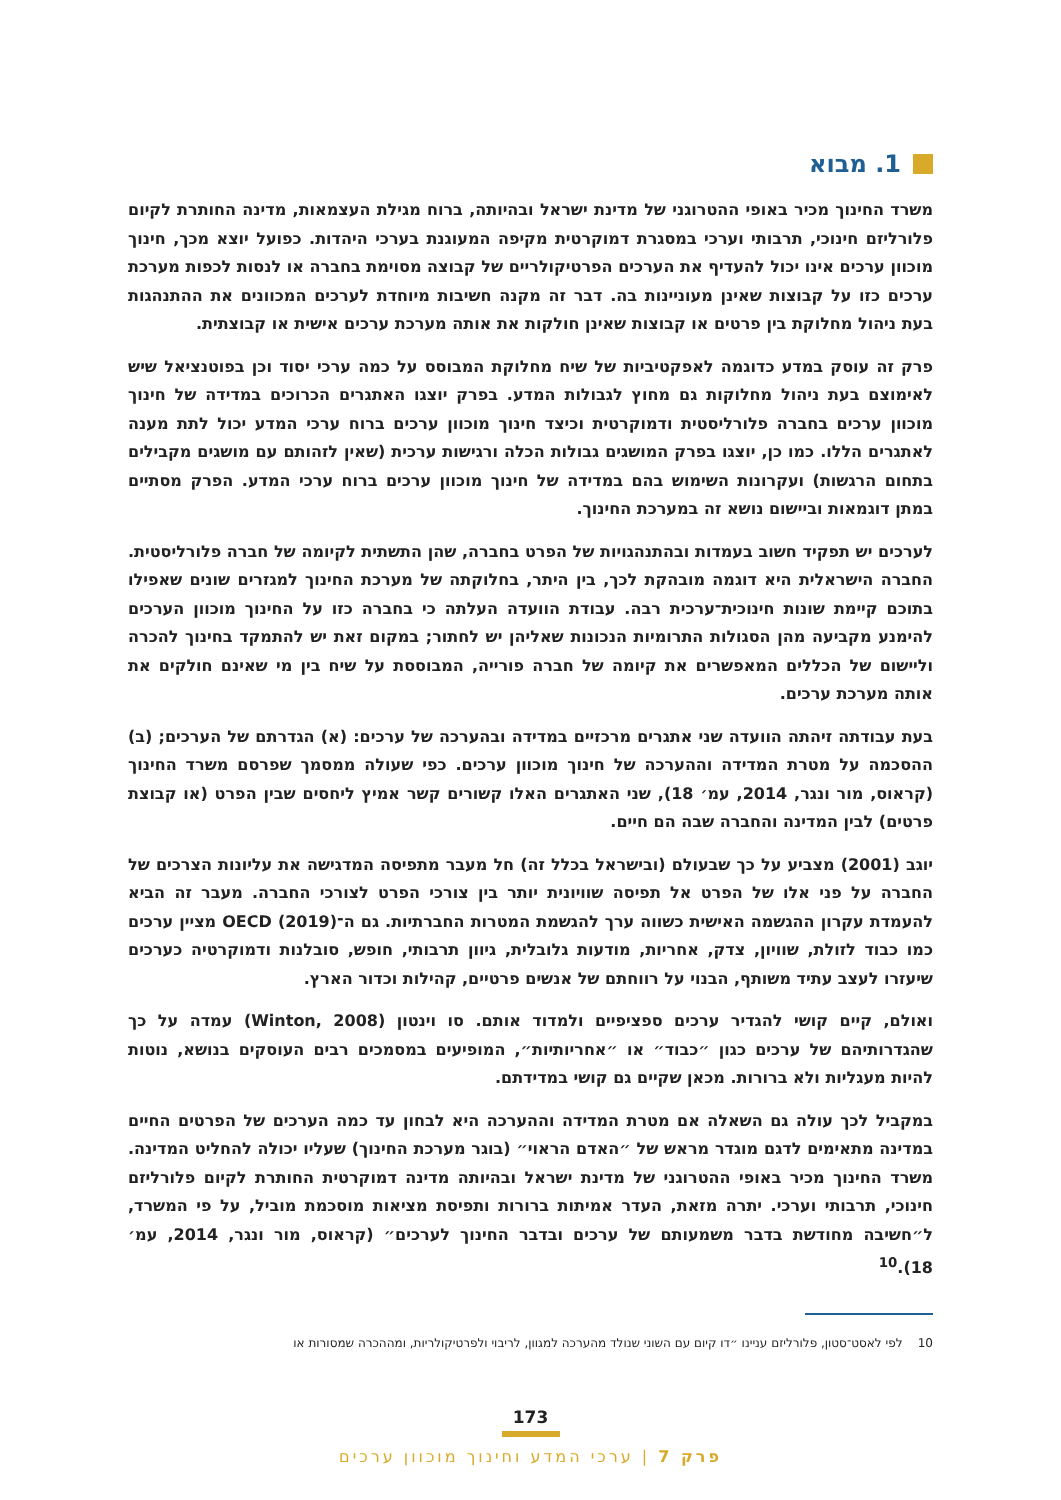1. מבוא
משרד החינוך מכיר באופי ההטרוגני של מדינת ישראל ובהיותה, ברוח מגילת העצמאות, מדינה החותרת לקיום פלורליזם חינוכי, תרבותי וערכי במסגרת דמוקרטית מקיפה המעוגנת בערכי היהדות. כפועל יוצא מכך, חינוך מוכוון ערכים אינו יכול להעדיף את הערכים הפרטיקולריים של קבוצה מסוימת בחברה או לנסות לכפות מערכת ערכים כזו על קבוצות שאינן מעוניינות בה. דבר זה מקנה חשיבות מיוחדת לערכים המכוונים את ההתנהגות בעת ניהול מחלוקת בין פרטים או קבוצות שאינן חולקות את אותה מערכת ערכים אישית או קבוצתית.
פרק זה עוסק במדע כדוגמה לאפקטיביות של שיח מחלוקת המבוסס על כמה ערכי יסוד וכן בפוטנציאל שיש לאימוצם בעת ניהול מחלוקות גם מחוץ לגבולות המדע. בפרק יוצגו האתגרים הכרוכים במדידה של חינוך מוכוון ערכים בחברה פלורליסטית ודמוקרטית וכיצד חינוך מוכוון ערכים ברוח ערכי המדע יכול לתת מענה לאתגרים הללו. כמו כן, יוצגו בפרק המושגים גבולות הכלה ורגישות ערכית (שאין לזהותם עם מושגים מקבילים בתחום הרגשות) ועקרונות השימוש בהם במדידה של חינוך מוכוון ערכים ברוח ערכי המדע. הפרק מסתיים במתן דוגמאות וביישום נושא זה במערכת החינוך.
לערכים יש תפקיד חשוב בעמדות ובהתנהגויות של הפרט בחברה, שהן התשתית לקיומה של חברה פלורליסטית. החברה הישראלית היא דוגמה מובהקת לכך, בין היתר, בחלוקתה של מערכת החינוך למגזרים שונים שאפילו בתוכם קיימת שונות חינוכית־ערכית רבה. עבודת הוועדה העלתה כי בחברה כזו על החינוך מוכוון הערכים להימנע מקביעה מהן הסגולות התרומיות הנכונות שאליהן יש לחתור; במקום זאת יש להתמקד בחינוך להכרה וליישום של הכללים המאפשרים את קיומה של חברה פורייה, המבוססת על שיח בין מי שאינם חולקים את אותה מערכת ערכים.
בעת עבודתה זיהתה הוועדה שני אתגרים מרכזיים במדידה ובהערכה של ערכים: (א) הגדרתם של הערכים; (ב) ההסכמה על מטרת המדידה וההערכה של חינוך מוכוון ערכים. כפי שעולה ממסמך שפרסם משרד החינוך (קראוס, מור ונגר, 2014, עמ׳ 18), שני האתגרים האלו קשורים קשר אמיץ ליחסים שבין הפרט (או קבוצת פרטים) לבין המדינה והחברה שבה הם חיים.
יוגב (2001) מצביע על כך שבעולם (ובישראל בכלל זה) חל מעבר מתפיסה המדגישה את עליונות הצרכים של החברה על פני אלו של הפרט אל תפיסה שוויונית יותר בין צורכי הפרט לצורכי החברה. מעבר זה הביא להעמדת עקרון ההגשמה האישית כשווה ערך להגשמת המטרות החברתיות. גם ה־OECD (2019) מציין ערכים כמו כבוד לזולת, שוויון, צדק, אחריות, מודעות גלובלית, גיוון תרבותי, חופש, סובלנות ודמוקרטיה כערכים שיעזרו לעצב עתיד משותף, הבנוי על רווחתם של אנשים פרטיים, קהילות וכדור הארץ.
ואולם, קיים קושי להגדיר ערכים ספציפיים ולמדוד אותם. סו וינטון (Winton, 2008) עמדה על כך שהגדרותיהם של ערכים כגון ״כבוד״ או ״אחריותיות״, המופיעים במסמכים רבים העוסקים בנושא, נוטות להיות מעגליות ולא ברורות. מכאן שקיים גם קושי במדידתם.
במקביל לכך עולה גם השאלה אם מטרת המדידה וההערכה היא לבחון עד כמה הערכים של הפרטים החיים במדינה מתאימים לדגם מוגדר מראש של ״האדם הראוי״ (בוגר מערכת החינוך) שעליו יכולה להחליט המדינה. משרד החינוך מכיר באופי ההטרוגני של מדינת ישראל ובהיותה מדינה דמוקרטית החותרת לקיום פלורליזם חינוכי, תרבותי וערכי. יתרה מזאת, העדר אמיתות ברורות ותפיסת מציאות מוסכמת מוביל, על פי המשרד, ל״חשיבה מחודשת בדבר משמעותם של ערכים ובדבר החינוך לערכים״ (קראוס, מור ונגר, 2014, עמ׳ 18).<sup>10</sup>
10 לפי לאסט־סטון, פלורליזם עניינו ״דו קיום עם השוני שנולד מהערכה למגוון, לריבוי ולפרטיקולריות, ומההכרה שמסורות או
173
פרק 7 | ערכי המדע וחינוך מוכוון ערכים